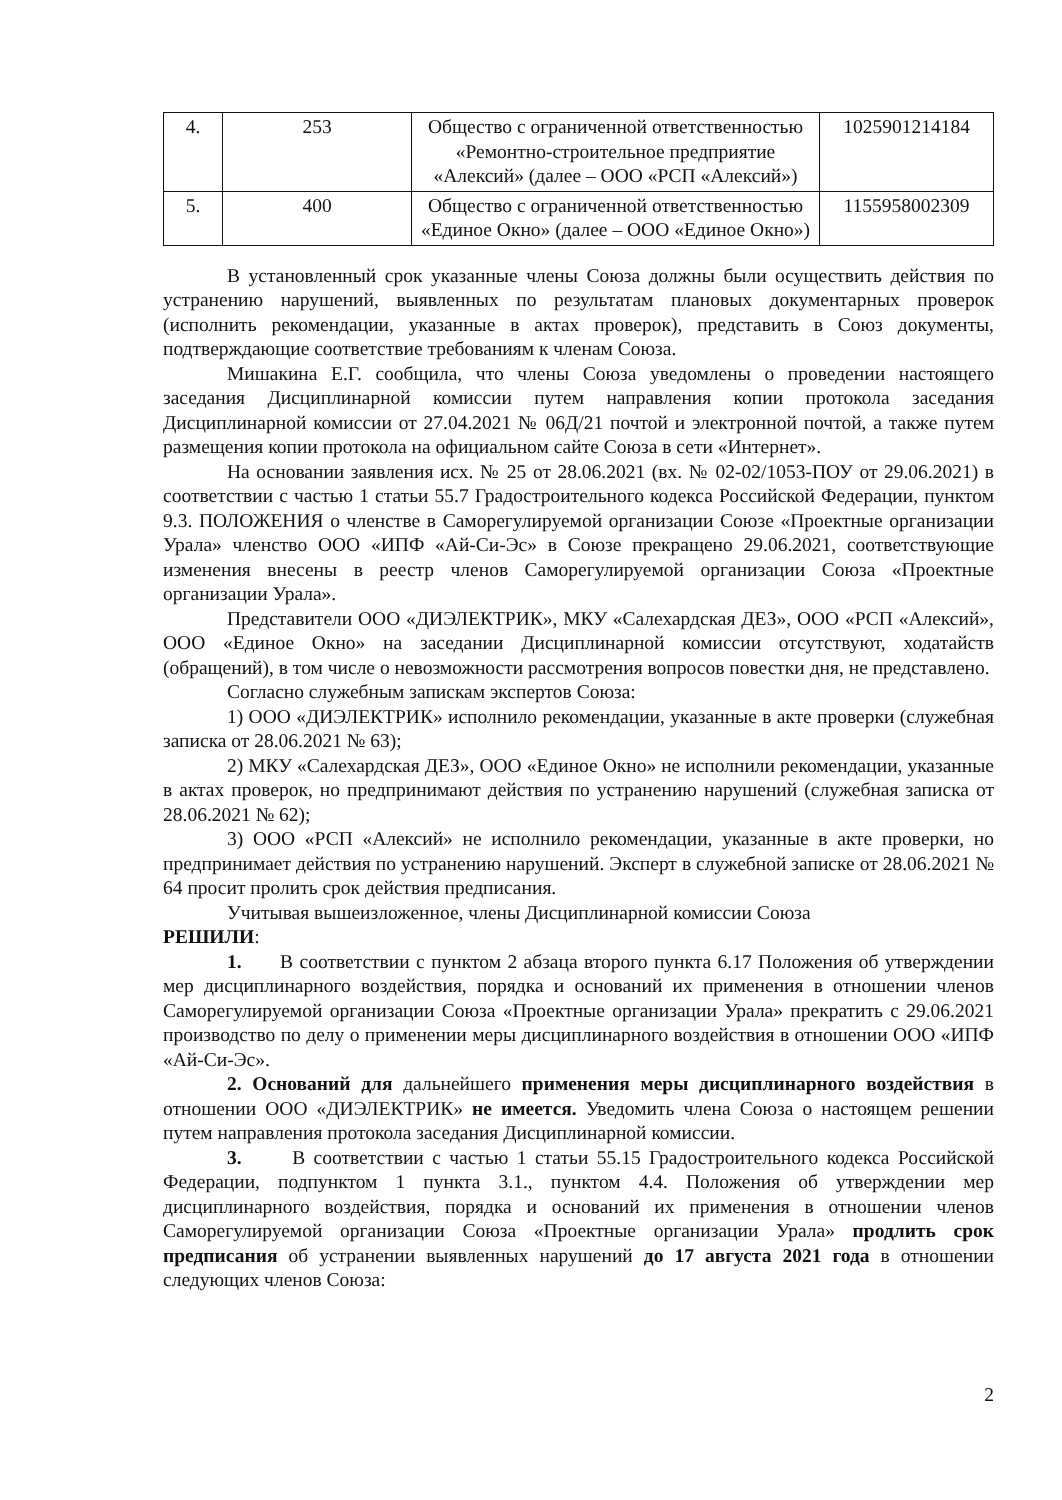| 4. | 253 | Общество с ограниченной ответственностью «Ремонтно-строительное предприятие «Алексий» (далее – ООО «РСП «Алексий») | 1025901214184 |
| 5. | 400 | Общество с ограниченной ответственностью «Единое Окно» (далее – ООО «Единое Окно») | 1155958002309 |
В установленный срок указанные члены Союза должны были осуществить действия по устранению нарушений, выявленных по результатам плановых документарных проверок (исполнить рекомендации, указанные в актах проверок), представить в Союз документы, подтверждающие соответствие требованиям к членам Союза.
Мишакина Е.Г. сообщила, что члены Союза уведомлены о проведении настоящего заседания Дисциплинарной комиссии путем направления копии протокола заседания Дисциплинарной комиссии от 27.04.2021 № 06Д/21 почтой и электронной почтой, а также путем размещения копии протокола на официальном сайте Союза в сети «Интернет».
На основании заявления исх. № 25 от 28.06.2021 (вх. № 02-02/1053-ПОУ от 29.06.2021) в соответствии с частью 1 статьи 55.7 Градостроительного кодекса Российской Федерации, пунктом 9.3. ПОЛОЖЕНИЯ о членстве в Саморегулируемой организации Союзе «Проектные организации Урала» членство ООО «ИПФ «Ай-Си-Эс» в Союзе прекращено 29.06.2021, соответствующие изменения внесены в реестр членов Саморегулируемой организации Союза «Проектные организации Урала».
Представители ООО «ДИЭЛЕКТРИК», МКУ «Салехардская ДЕЗ», ООО «РСП «Алексий», ООО «Единое Окно» на заседании Дисциплинарной комиссии отсутствуют, ходатайств (обращений), в том числе о невозможности рассмотрения вопросов повестки дня, не представлено.
Согласно служебным запискам экспертов Союза:
1) ООО «ДИЭЛЕКТРИК» исполнило рекомендации, указанные в акте проверки (служебная записка от 28.06.2021 № 63);
2) МКУ «Салехардская ДЕЗ», ООО «Единое Окно» не исполнили рекомендации, указанные в актах проверок, но предпринимают действия по устранению нарушений (служебная записка от 28.06.2021 № 62);
3) ООО «РСП «Алексий» не исполнило рекомендации, указанные в акте проверки, но предпринимает действия по устранению нарушений. Эксперт в служебной записке от 28.06.2021 № 64 просит пролить срок действия предписания.
Учитывая вышеизложенное, члены Дисциплинарной комиссии Союза
РЕШИЛИ:
1. В соответствии с пунктом 2 абзаца второго пункта 6.17 Положения об утверждении мер дисциплинарного воздействия, порядка и оснований их применения в отношении членов Саморегулируемой организации Союза «Проектные организации Урала» прекратить с 29.06.2021 производство по делу о применении меры дисциплинарного воздействия в отношении ООО «ИПФ «Ай-Си-Эс».
2. Оснований для дальнейшего применения меры дисциплинарного воздействия в отношении ООО «ДИЭЛЕКТРИК» не имеется. Уведомить члена Союза о настоящем решении путем направления протокола заседания Дисциплинарной комиссии.
3. В соответствии с частью 1 статьи 55.15 Градостроительного кодекса Российской Федерации, подпунктом 1 пункта 3.1., пунктом 4.4. Положения об утверждении мер дисциплинарного воздействия, порядка и оснований их применения в отношении членов Саморегулируемой организации Союза «Проектные организации Урала» продлить срок предписания об устранении выявленных нарушений до 17 августа 2021 года в отношении следующих членов Союза:
2